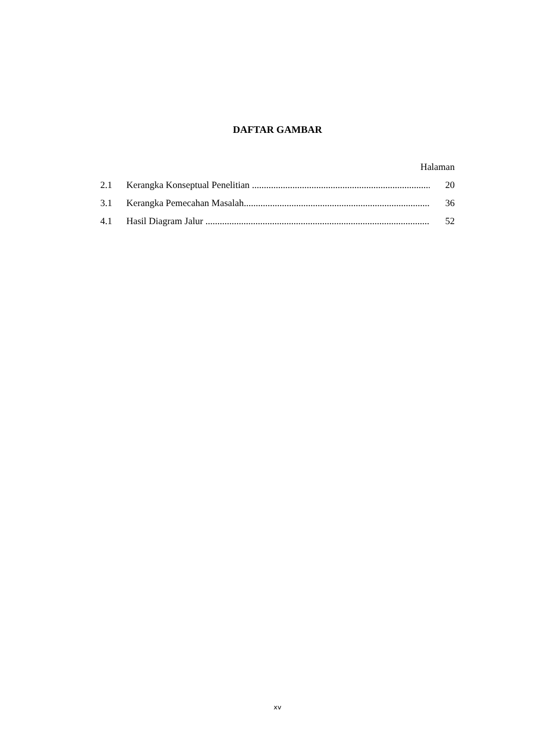DAFTAR GAMBAR
Halaman
2.1 Kerangka Konseptual Penelitian ................................................................................ 20
3.1 Kerangka Pemecahan Masalah................................................................................ 36
4.1 Hasil Diagram Jalur ................................................................................................ 52
xv